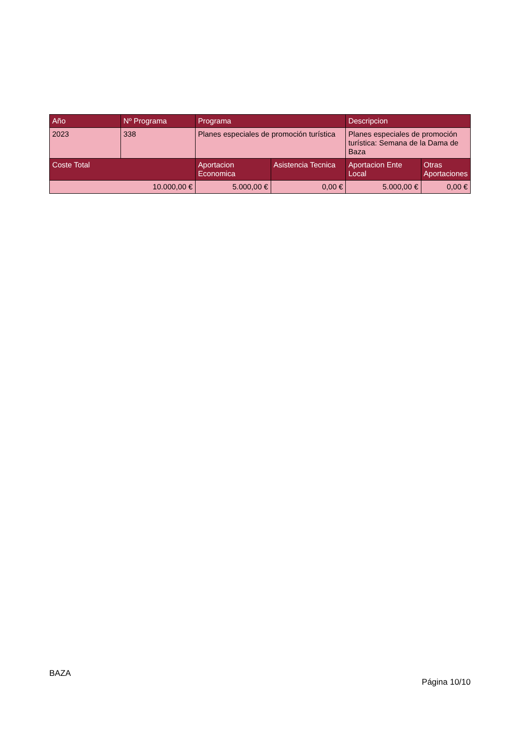| Año | Nº Programa | Programa | | Descripcion | |
| --- | --- | --- | --- | --- | --- |
| 2023 | 338 | Planes especiales de promoción turística | | Planes especiales de promoción turística: Semana de la Dama de Baza | |
| Coste Total | | Aportacion Economica | Asistencia Tecnica | Aportacion Ente Local | Otras Aportaciones |
| 10.000,00 € | | 5.000,00 € | 0,00 € | 5.000,00 € | 0,00 € |
BAZA
Página 10/10